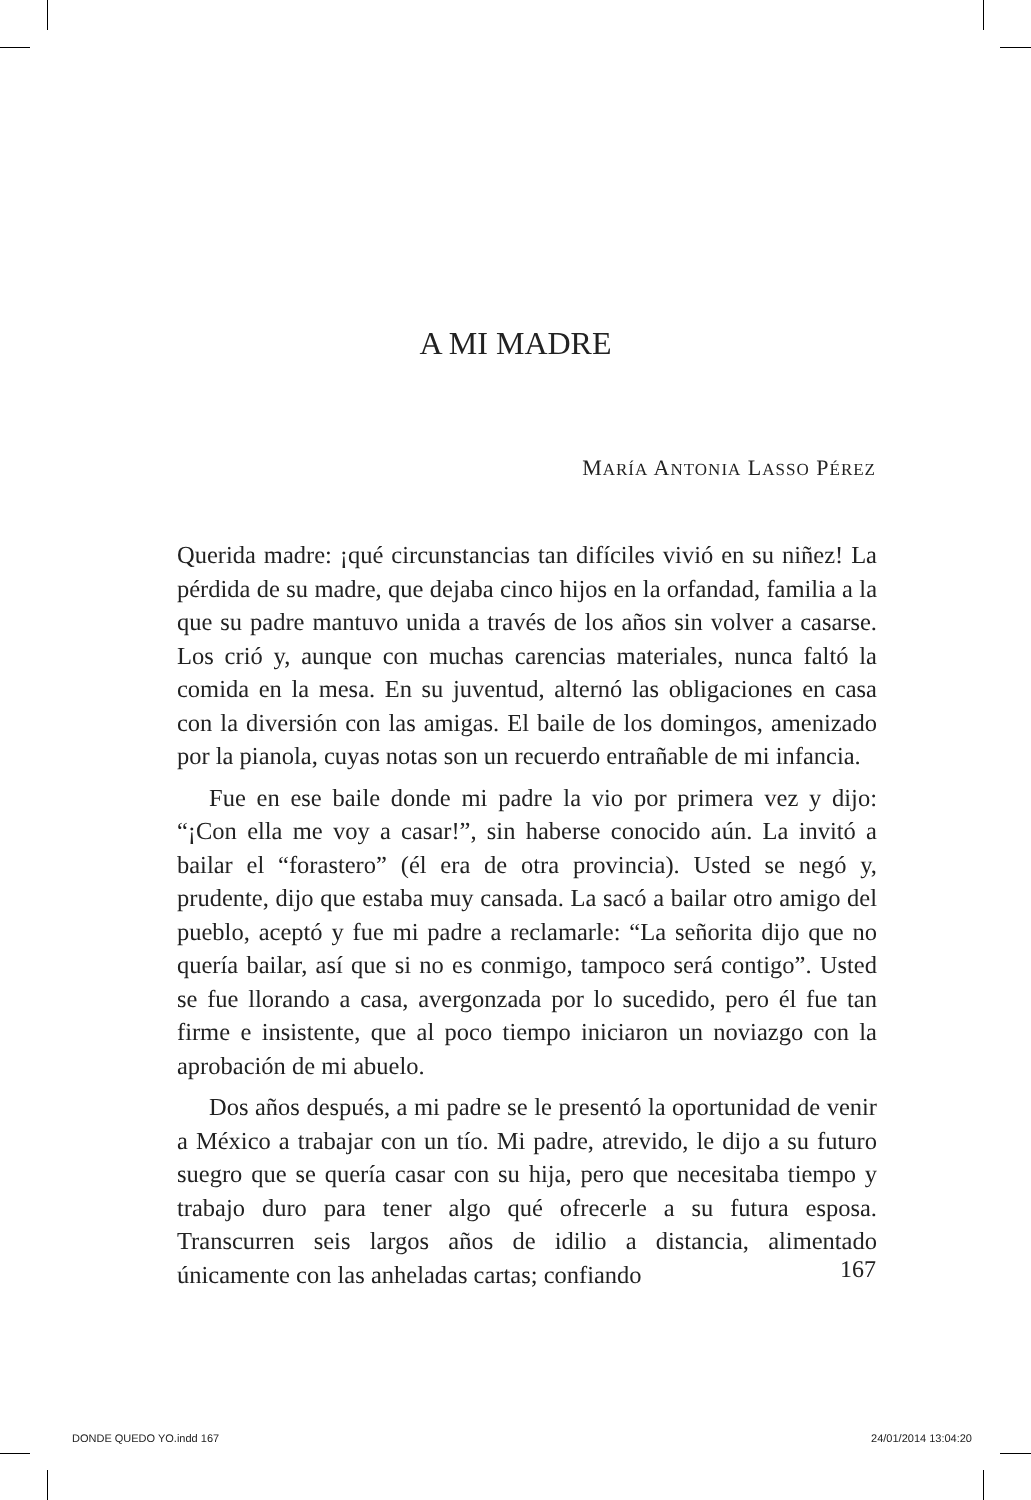A MI MADRE
MARÍA ANTONIA LASSO PÉREZ
Querida madre: ¡qué circunstancias tan difíciles vivió en su niñez! La pérdida de su madre, que dejaba cinco hijos en la orfandad, familia a la que su padre mantuvo unida a través de los años sin volver a casarse. Los crió y, aunque con muchas carencias materiales, nunca faltó la comida en la mesa. En su juventud, alternó las obligaciones en casa con la diversión con las amigas. El baile de los domingos, amenizado por la pianola, cuyas notas son un recuerdo entrañable de mi infancia.
Fue en ese baile donde mi padre la vio por primera vez y dijo: “¡Con ella me voy a casar!”, sin haberse conocido aún. La invitó a bailar el “forastero” (él era de otra provincia). Usted se negó y, prudente, dijo que estaba muy cansada. La sacó a bailar otro amigo del pueblo, aceptó y fue mi padre a reclamarle: “La señorita dijo que no quería bailar, así que si no es conmigo, tampoco será contigo”. Usted se fue llorando a casa, avergonzada por lo sucedido, pero él fue tan firme e insistente, que al poco tiempo iniciaron un noviazgo con la aprobación de mi abuelo.
Dos años después, a mi padre se le presentó la oportunidad de venir a México a trabajar con un tío. Mi padre, atrevido, le dijo a su futuro suegro que se quería casar con su hija, pero que necesitaba tiempo y trabajo duro para tener algo qué ofrecerle a su futura esposa. Transcurren seis largos años de idilio a distancia, alimentado únicamente con las anheladas cartas; confiando
167
DONDE QUEDO YO.indd 167 24/01/2014 13:04:20